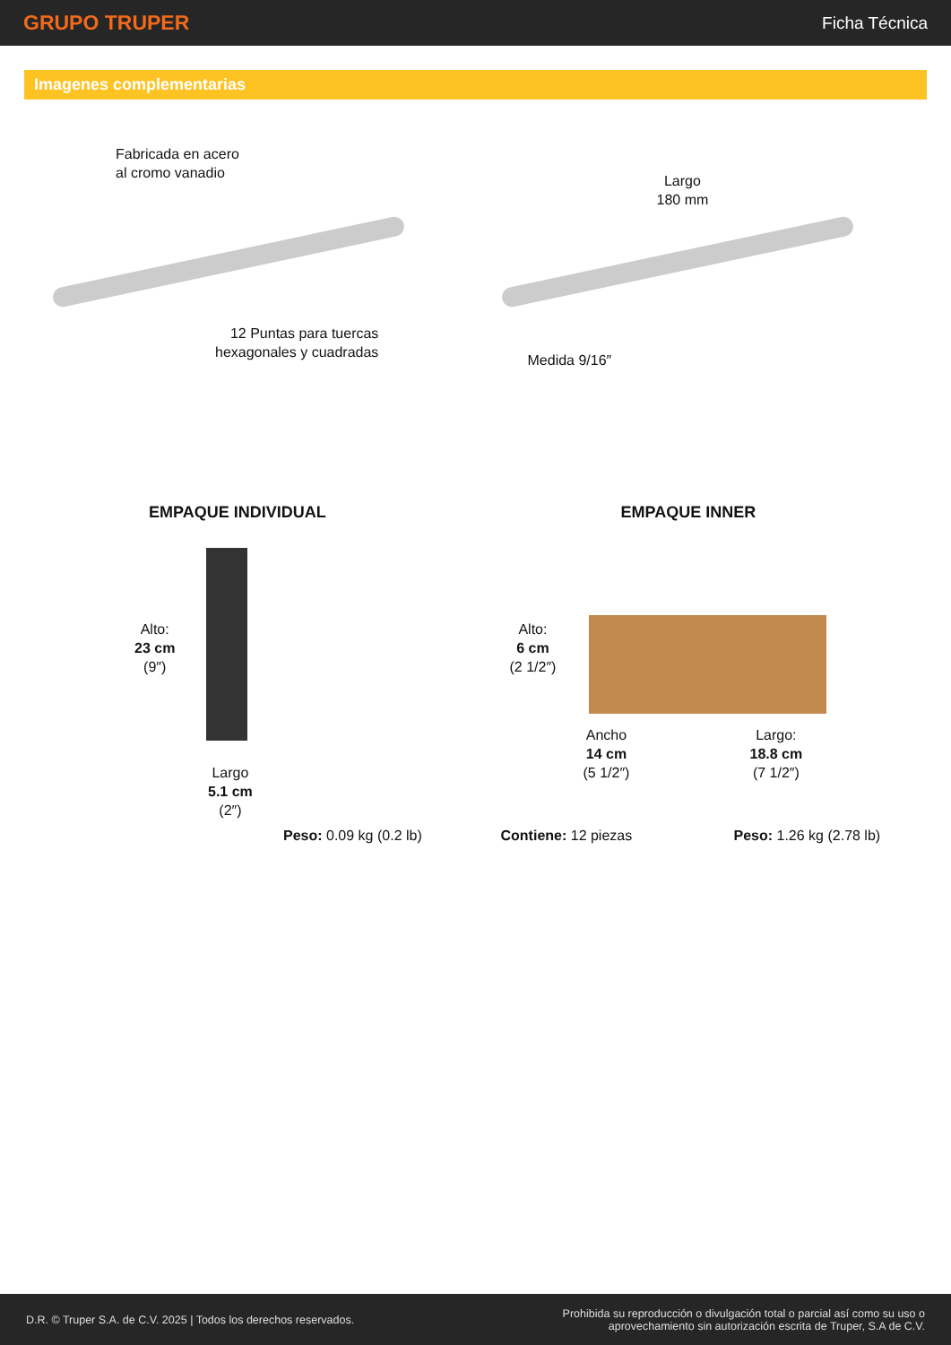GRUPO TRUPER
Ficha Técnica
Imagenes complementarias
Fabricada en acero
al cromo vanadio
12 Puntas para tuercas
hexagonales y cuadradas
Largo
180 mm
Medida 9/16″
EMPAQUE INDIVIDUAL
Alto:
23 cm
(9″)
Largo
5.1 cm
(2″)
Peso: 0.09 kg (0.2 lb)
EMPAQUE INNER
Alto:
6 cm
(2 1/2″)
Ancho
14 cm
(5 1/2″)
Largo:
18.8 cm
(7 1/2″)
Contiene: 12 piezas Peso: 1.26 kg (2.78 lb)
D.R. © Truper S.A. de C.V. 2025 | Todos los derechos reservados.
Prohibida su reproducción o divulgación total o parcial así como su uso o
aprovechamiento sin autorización escrita de Truper, S.A de C.V.